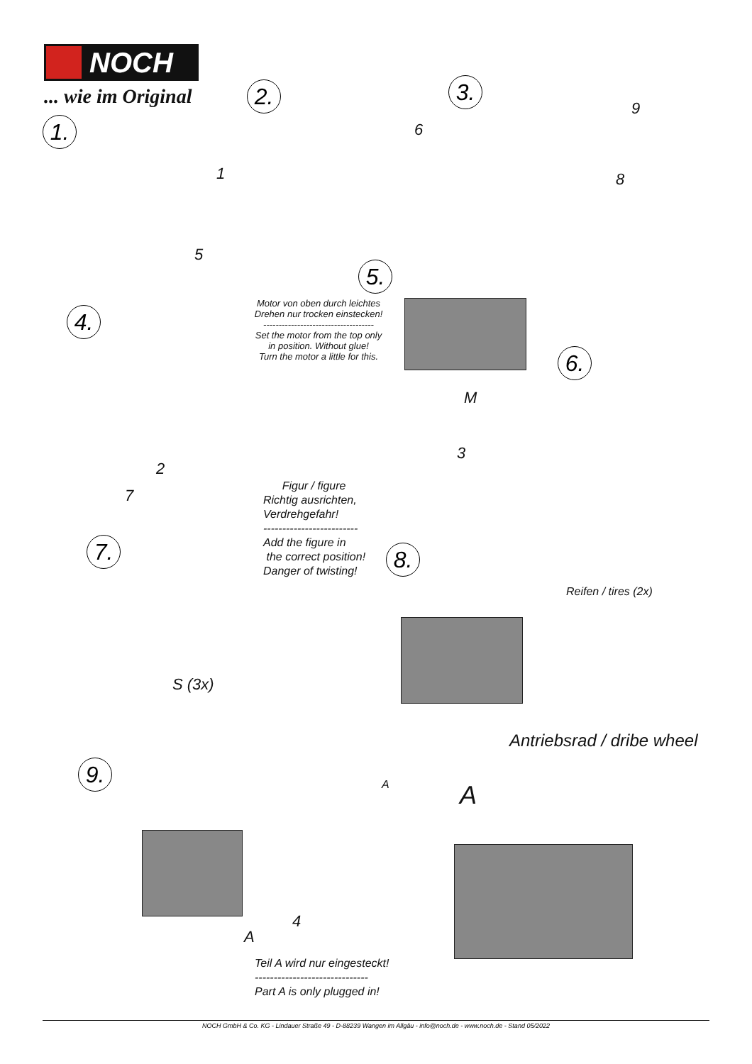NOCH
... wie im Original
1.
2. 3.
5.
4.
6.
7. 8.
9.
1
5
6
9
8
Motor von oben durch leichtes
Drehen nur trocken einstecken!
------------------------------------
Set the motor from the top only
in position. Without glue!
Turn the motor a little for this.
M
3
2
7
Figur / figure
Richtig ausrichten,
Verdrehgefahr!
-------------------------
Add the figure in
the correct position!
Danger of twisting!
Reifen / tires (2x)
S (3x)
Antriebsrad / dribe wheel
A A
4
A
Teil A wird nur eingesteckt!
------------------------------
Part A is only plugged in!
NOCH GmbH & Co. KG - Lindauer Straße 49 - D-88239 Wangen im Allgäu - info@noch.de - www.noch.de - Stand 05/2022